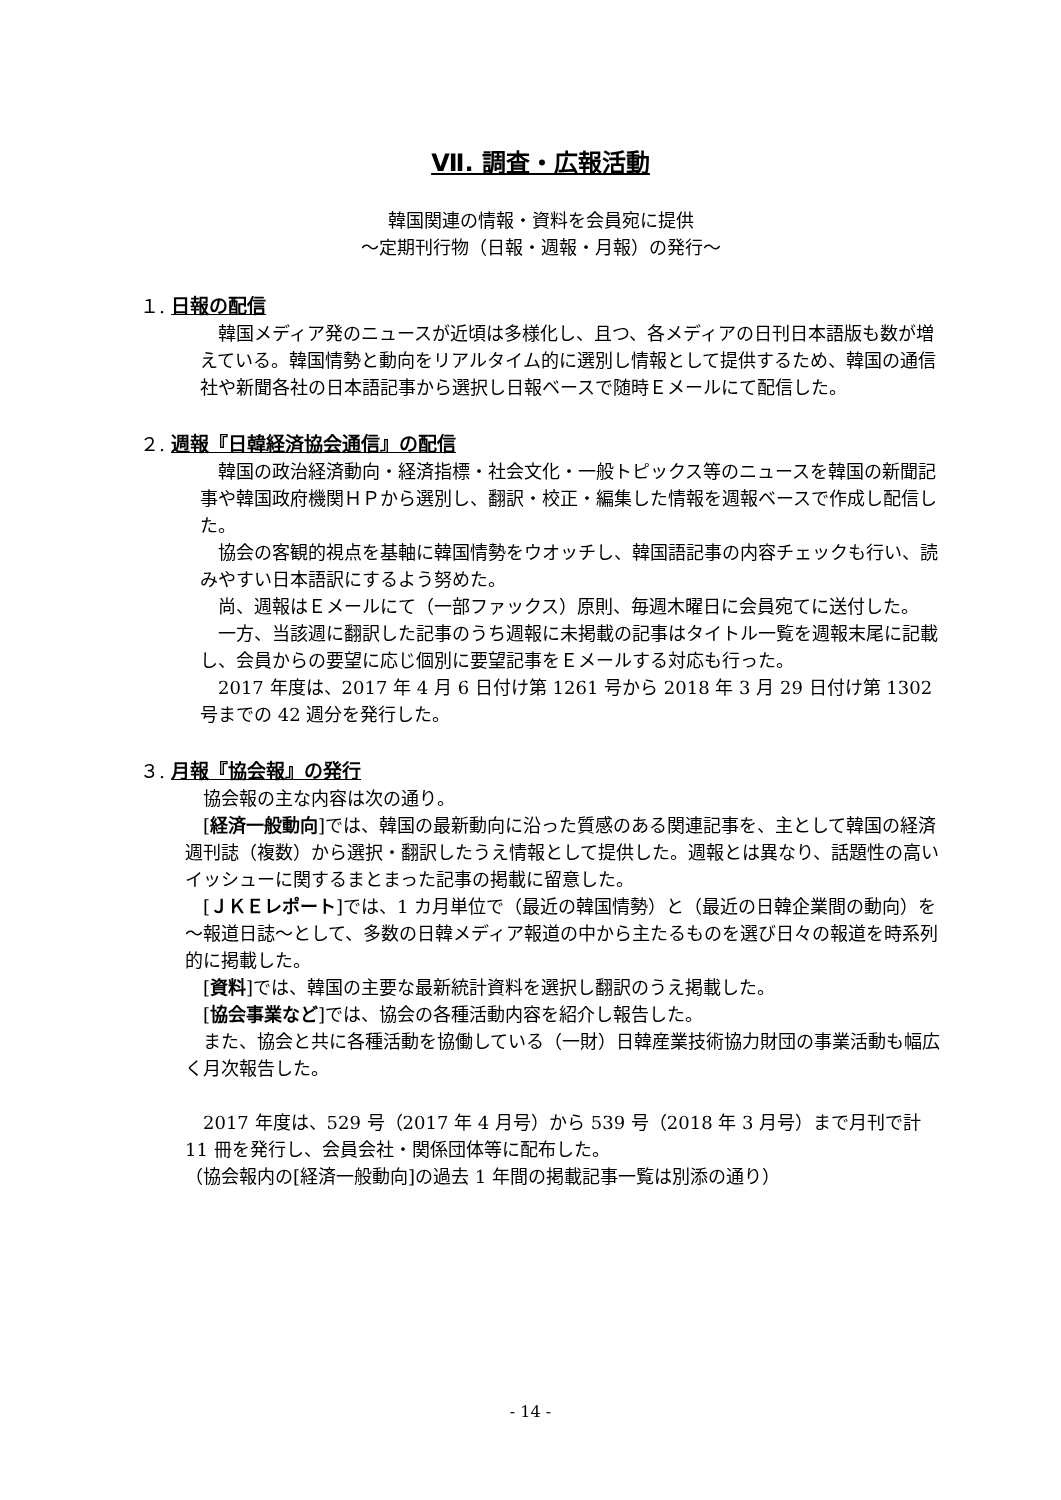Ⅶ. 調査・広報活動
韓国関連の情報・資料を会員宛に提供
～定期刊行物（日報・週報・月報）の発行～
１. 日報の配信
韓国メディア発のニュースが近頃は多様化し、且つ、各メディアの日刊日本語版も数が増えている。韓国情勢と動向をリアルタイム的に選別し情報として提供するため、韓国の通信社や新聞各社の日本語記事から選択し日報ベースで随時Ｅメールにて配信した。
２. 週報『日韓経済協会通信』の配信
韓国の政治経済動向・経済指標・社会文化・一般トピックス等のニュースを韓国の新聞記事や韓国政府機関ＨＰから選別し、翻訳・校正・編集した情報を週報ベースで作成し配信した。
協会の客観的視点を基軸に韓国情勢をウオッチし、韓国語記事の内容チェックも行い、読みやすい日本語訳にするよう努めた。
尚、週報はＥメールにて（一部ファックス）原則、毎週木曜日に会員宛てに送付した。
一方、当該週に翻訳した記事のうち週報に未掲載の記事はタイトル一覧を週報末尾に記載し、会員からの要望に応じ個別に要望記事をＥメールする対応も行った。
2017 年度は、2017 年 4 月 6 日付け第 1261 号から 2018 年 3 月 29 日付け第 1302 号までの 42 週分を発行した。
３. 月報『協会報』の発行
協会報の主な内容は次の通り。
[経済一般動向]では、韓国の最新動向に沿った質感のある関連記事を、主として韓国の経済週刊誌（複数）から選択・翻訳したうえ情報として提供した。週報とは異なり、話題性の高いイッシューに関するまとまった記事の掲載に留意した。
[ＪＫＥレポート]では、1 カ月単位で（最近の韓国情勢）と（最近の日韓企業間の動向）を～報道日誌～として、多数の日韓メディア報道の中から主たるものを選び日々の報道を時系列的に掲載した。
[資料]では、韓国の主要な最新統計資料を選択し翻訳のうえ掲載した。
[協会事業など]では、協会の各種活動内容を紹介し報告した。
また、協会と共に各種活動を協働している（一財）日韓産業技術協力財団の事業活動も幅広く月次報告した。
2017 年度は、529 号（2017 年 4 月号）から 539 号（2018 年 3 月号）まで月刊で計 11 冊を発行し、会員会社・関係団体等に配布した。
（協会報内の[経済一般動向]の過去 1 年間の掲載記事一覧は別添の通り）
- 14 -